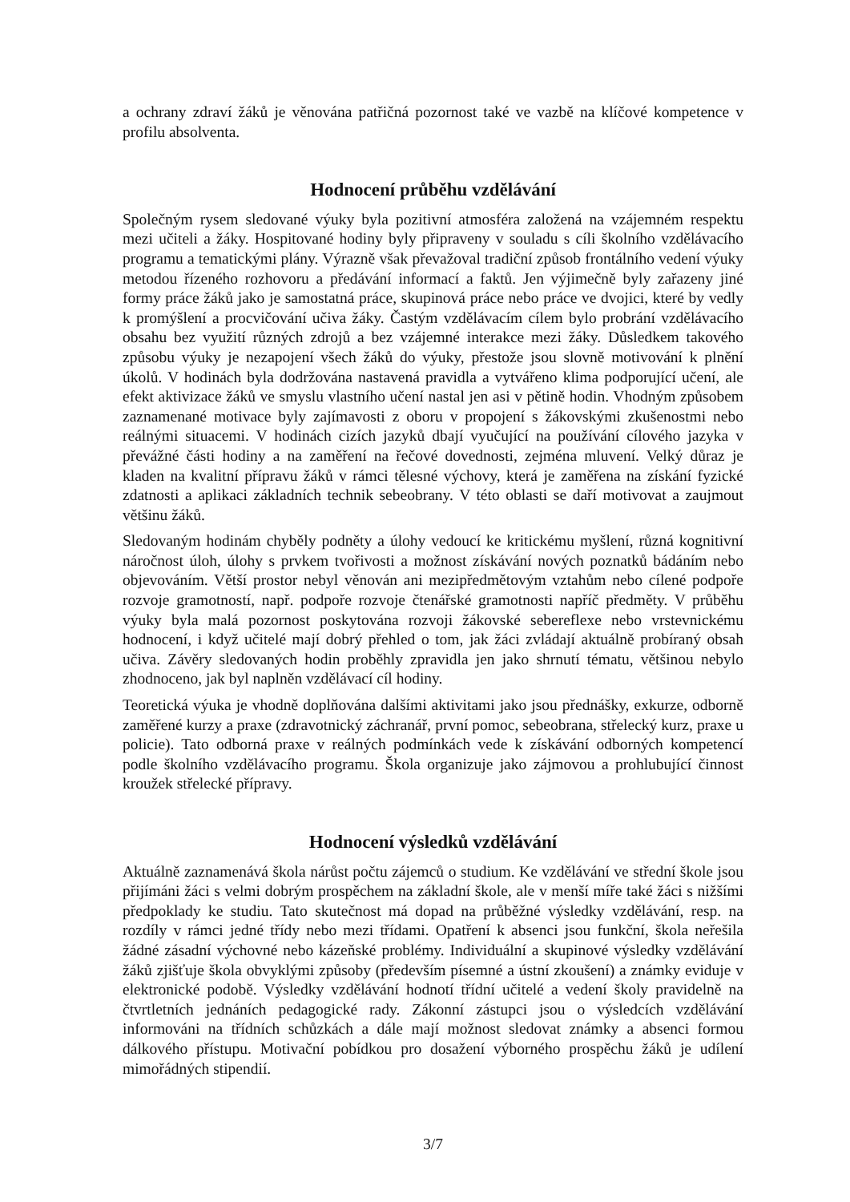a ochrany zdraví žáků je věnována patřičná pozornost také ve vazbě na klíčové kompetence v profilu absolventa.
Hodnocení průběhu vzdělávání
Společným rysem sledované výuky byla pozitivní atmosféra založená na vzájemném respektu mezi učiteli a žáky. Hospitované hodiny byly připraveny v souladu s cíli školního vzdělávacího programu a tematickými plány. Výrazně však převažoval tradiční způsob frontálního vedení výuky metodou řízeného rozhovoru a předávání informací a faktů. Jen výjimečně byly zařazeny jiné formy práce žáků jako je samostatná práce, skupinová práce nebo práce ve dvojici, které by vedly k promýšlení a procvičování učiva žáky. Častým vzdělávacím cílem bylo probrání vzdělávacího obsahu bez využití různých zdrojů a bez vzájemné interakce mezi žáky. Důsledkem takového způsobu výuky je nezapojení všech žáků do výuky, přestože jsou slovně motivování k plnění úkolů. V hodinách byla dodržována nastavená pravidla a vytvářeno klima podporující učení, ale efekt aktivizace žáků ve smyslu vlastního učení nastal jen asi v pětině hodin. Vhodným způsobem zaznamenané motivace byly zajímavosti z oboru v propojení s žákovskými zkušenostmi nebo reálnými situacemi. V hodinách cizích jazyků dbají vyučující na používání cílového jazyka v převážné části hodiny a na zaměření na řečové dovednosti, zejména mluvení. Velký důraz je kladen na kvalitní přípravu žáků v rámci tělesné výchovy, která je zaměřena na získání fyzické zdatnosti a aplikaci základních technik sebeobrany. V této oblasti se daří motivovat a zaujmout většinu žáků.
Sledovaným hodinám chyběly podněty a úlohy vedoucí ke kritickému myšlení, různá kognitivní náročnost úloh, úlohy s prvkem tvořivosti a možnost získávání nových poznatků bádáním nebo objevováním. Větší prostor nebyl věnován ani mezipředmětovým vztahům nebo cílené podpoře rozvoje gramotností, např. podpoře rozvoje čtenářské gramotnosti napříč předměty. V průběhu výuky byla malá pozornost poskytována rozvoji žákovské sebereflexe nebo vrstevnickému hodnocení, i když učitelé mají dobrý přehled o tom, jak žáci zvládají aktuálně probíraný obsah učiva. Závěry sledovaných hodin proběhly zpravidla jen jako shrnutí tématu, většinou nebylo zhodnoceno, jak byl naplněn vzdělávací cíl hodiny.
Teoretická výuka je vhodně doplňována dalšími aktivitami jako jsou přednášky, exkurze, odborně zaměřené kurzy a praxe (zdravotnický záchranář, první pomoc, sebeobrana, střelecký kurz, praxe u policie). Tato odborná praxe v reálných podmínkách vede k získávání odborných kompetencí podle školního vzdělávacího programu. Škola organizuje jako zájmovou a prohlubující činnost kroužek střelecké přípravy.
Hodnocení výsledků vzdělávání
Aktuálně zaznamenává škola nárůst počtu zájemců o studium. Ke vzdělávání ve střední škole jsou přijímáni žáci s velmi dobrým prospěchem na základní škole, ale v menší míře také žáci s nižšími předpoklady ke studiu. Tato skutečnost má dopad na průběžné výsledky vzdělávání, resp. na rozdíly v rámci jedné třídy nebo mezi třídami. Opatření k absenci jsou funkční, škola neřešila žádné zásadní výchovné nebo kázeňské problémy. Individuální a skupinové výsledky vzdělávání žáků zjišťuje škola obvyklými způsoby (především písemné a ústní zkoušení) a známky eviduje v elektronické podobě. Výsledky vzdělávání hodnotí třídní učitelé a vedení školy pravidelně na čtvrtletních jednáních pedagogické rady. Zákonní zástupci jsou o výsledcích vzdělávání informováni na třídních schůzkách a dále mají možnost sledovat známky a absenci formou dálkového přístupu. Motivační pobídkou pro dosažení výborného prospěchu žáků je udílení mimořádných stipendií.
3/7